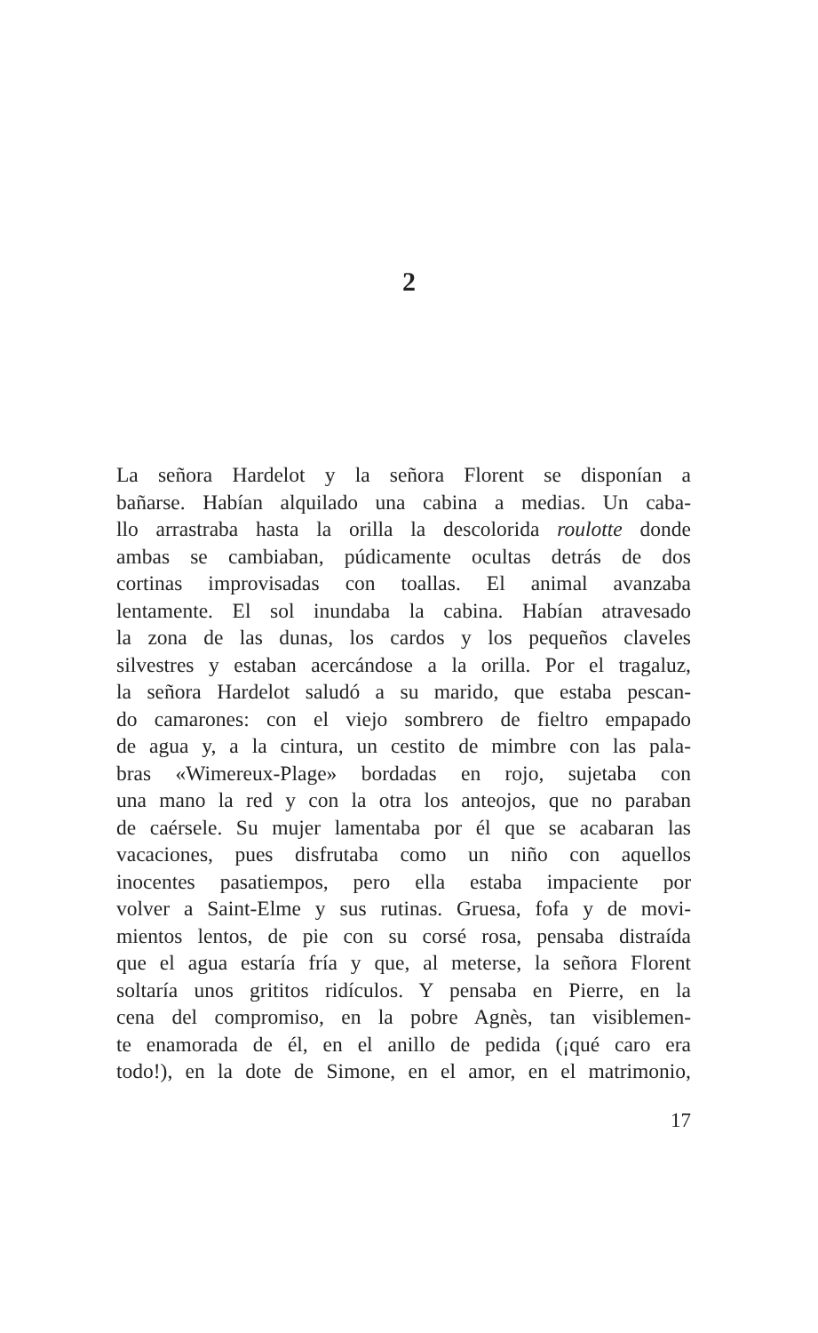2
La señora Hardelot y la señora Florent se disponían a
bañarse. Habían alquilado una cabina a medias. Un caba-
llo arrastraba hasta la orilla la descolorida roulotte donde
ambas se cambiaban, púdicamente ocultas detrás de dos
cortinas improvisadas con toallas. El animal avanzaba
lentamente. El sol inundaba la cabina. Habían atravesado
la zona de las dunas, los cardos y los pequeños claveles
silvestres y estaban acercándose a la orilla. Por el tragaluz,
la señora Hardelot saludó a su marido, que estaba pescan-
do camarones: con el viejo sombrero de fieltro empapado
de agua y, a la cintura, un cestito de mimbre con las pala-
bras «Wimereux-Plage» bordadas en rojo, sujetaba con
una mano la red y con la otra los anteojos, que no paraban
de caérsele. Su mujer lamentaba por él que se acabaran las
vacaciones, pues disfrutaba como un niño con aquellos
inocentes pasatiempos, pero ella estaba impaciente por
volver a Saint-Elme y sus rutinas. Gruesa, fofa y de movi-
mientos lentos, de pie con su corsé rosa, pensaba distraída
que el agua estaría fría y que, al meterse, la señora Florent
soltaría unos grititos ridículos. Y pensaba en Pierre, en la
cena del compromiso, en la pobre Agnès, tan visiblemen-
te enamorada de él, en el anillo de pedida (¡qué caro era
todo!), en la dote de Simone, en el amor, en el matrimonio,
17